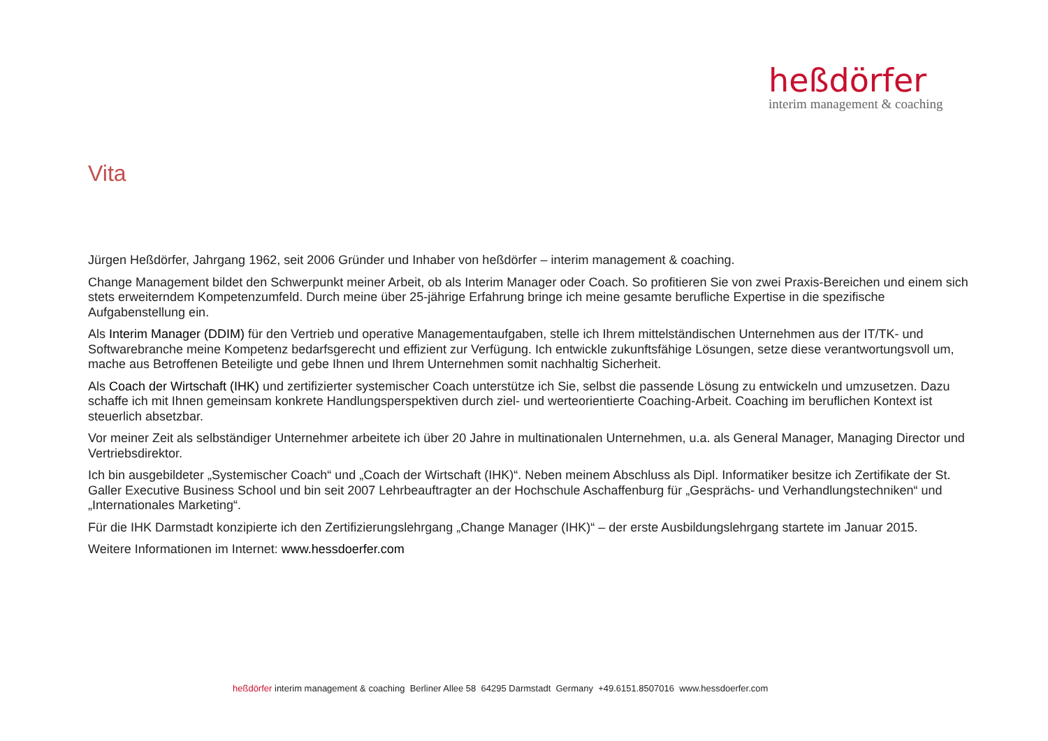heßdörfer
interim management & coaching
Vita
Jürgen Heßdörfer, Jahrgang 1962, seit 2006 Gründer und Inhaber von heßdörfer – interim management & coaching.
Change Management bildet den Schwerpunkt meiner Arbeit, ob als Interim Manager oder Coach. So profitieren Sie von zwei Praxis-Bereichen und einem sich stets erweiterndem Kompetenzumfeld. Durch meine über 25-jährige Erfahrung bringe ich meine gesamte berufliche Expertise in die spezifische Aufgabenstellung ein.
Als Interim Manager (DDIM) für den Vertrieb und operative Managementaufgaben, stelle ich Ihrem mittelständischen Unternehmen aus der IT/TK- und Softwarebranche meine Kompetenz bedarfsgerecht und effizient zur Verfügung. Ich entwickle zukunftsfähige Lösungen, setze diese verantwortungsvoll um, mache aus Betroffenen Beteiligte und gebe Ihnen und Ihrem Unternehmen somit nachhaltig Sicherheit.
Als Coach der Wirtschaft (IHK) und zertifizierter systemischer Coach unterstütze ich Sie, selbst die passende Lösung zu entwickeln und umzusetzen. Dazu schaffe ich mit Ihnen gemeinsam konkrete Handlungsperspektiven durch ziel- und werteorientierte Coaching-Arbeit. Coaching im beruflichen Kontext ist steuerlich absetzbar.
Vor meiner Zeit als selbständiger Unternehmer arbeitete ich über 20 Jahre in multinationalen Unternehmen, u.a. als General Manager, Managing Director und Vertriebsdirektor.
Ich bin ausgebildeter „Systemischer Coach“ und „Coach der Wirtschaft (IHK)“. Neben meinem Abschluss als Dipl. Informatiker besitze ich Zertifikate der St. Galler Executive Business School und bin seit 2007 Lehrbeauftragter an der Hochschule Aschaffenburg für „Gesprächs- und Verhandlungstechniken“ und „Internationales Marketing“.
Für die IHK Darmstadt konzipierte ich den Zertifizierungslehrgang „Change Manager (IHK)“ – der erste Ausbildungslehrgang startete im Januar 2015.
Weitere Informationen im Internet: www.hessdoerfer.com
heßdörfer interim management & coaching Berliner Allee 58 64295 Darmstadt Germany +49.6151.8507016 www.hessdoerfer.com